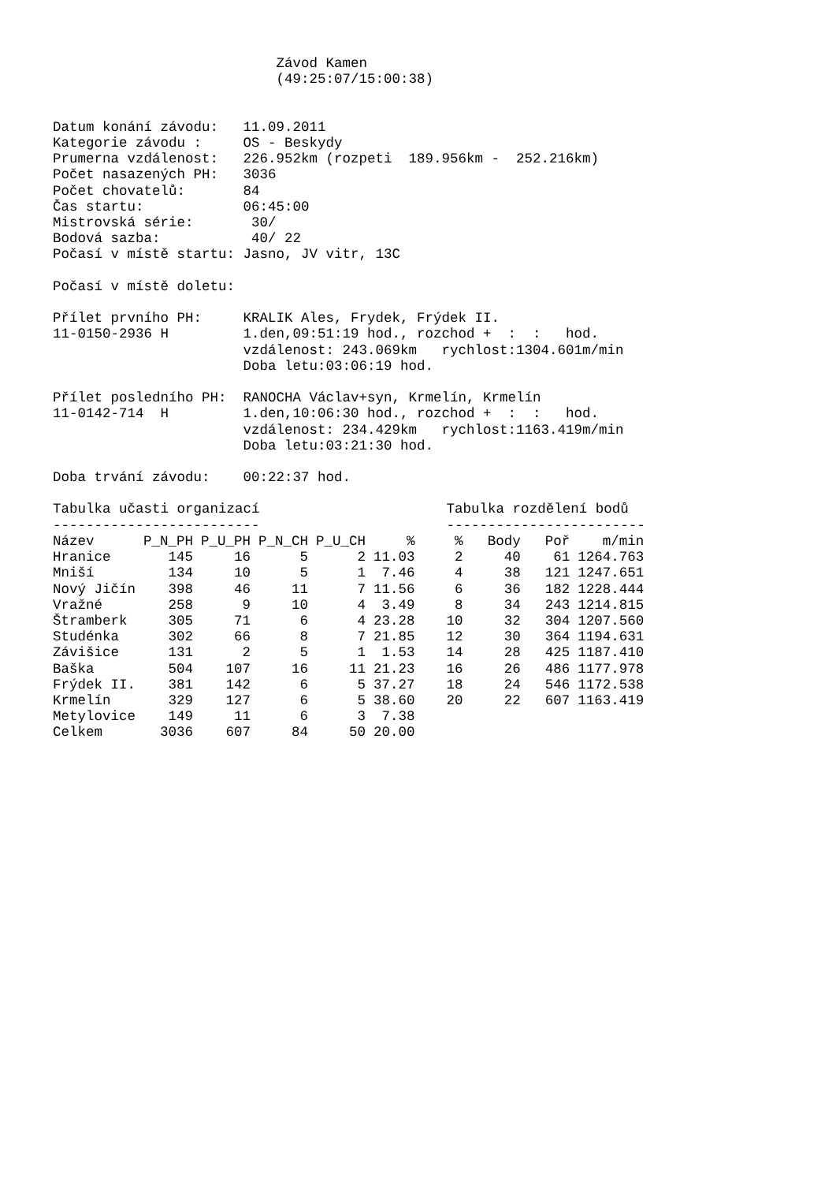Závod Kamen
                           (49:25:07/15:00:38)


Datum konání závodu:   11.09.2011
Kategorie závodu :     OS - Beskydy
Prumerna vzdálenost:   226.952km (rozpeti  189.956km -  252.216km)
Počet nasazených PH:   3036
Počet chovatelů:       84
Čas startu:            06:45:00
Mistrovská série:       30/
Bodová sazba:           40/ 22
Počasí v místě startu: Jasno, JV vitr, 13C

Počasí v místě doletu:

Přílet prvního PH:     KRALIK Ales, Frydek, Frýdek II.
11-0150-2936 H         1.den,09:51:19 hod., rozchod +  :  :   hod.
                       vzdálenost: 243.069km   rychlost:1304.601m/min
                       Doba letu:03:06:19 hod.

Přílet posledního PH:  RANOCHA Václav+syn, Krmelín, Krmelín
11-0142-714  H         1.den,10:06:30 hod., rozchod +  :  :   hod.
                       vzdálenost: 234.429km   rychlost:1163.419m/min
                       Doba letu:03:21:30 hod.

Doba trvání závodu:    00:22:37 hod.
Tabulka učasti organizací
-------------------------
| Název | P_N_PH | P_U_PH | P_N_CH | P_U_CH | % |
| --- | --- | --- | --- | --- | --- |
| Hranice | 145 | 16 | 5 | 2 | 11.03 |
| Mniší | 134 | 10 | 5 | 1 | 7.46 |
| Nový Jičín | 398 | 46 | 11 | 7 | 11.56 |
| Vražné | 258 | 9 | 10 | 4 | 3.49 |
| Štramberk | 305 | 71 | 6 | 4 | 23.28 |
| Studénka | 302 | 66 | 8 | 7 | 21.85 |
| Závišice | 131 | 2 | 5 | 1 | 1.53 |
| Baška | 504 | 107 | 16 | 11 | 21.23 |
| Frýdek II. | 381 | 142 | 6 | 5 | 37.27 |
| Krmelín | 329 | 127 | 6 | 5 | 38.60 |
| Metylovice | 149 | 11 | 6 | 3 | 7.38 |
| Celkem | 3036 | 607 | 84 | 50 | 20.00 |
Tabulka rozdělení bodů
------------------------
| % | Body | Poř | m/min |
| --- | --- | --- | --- |
| 2 | 40 | 61 | 1264.763 |
| 4 | 38 | 121 | 1247.651 |
| 6 | 36 | 182 | 1228.444 |
| 8 | 34 | 243 | 1214.815 |
| 10 | 32 | 304 | 1207.560 |
| 12 | 30 | 364 | 1194.631 |
| 14 | 28 | 425 | 1187.410 |
| 16 | 26 | 486 | 1177.978 |
| 18 | 24 | 546 | 1172.538 |
| 20 | 22 | 607 | 1163.419 |